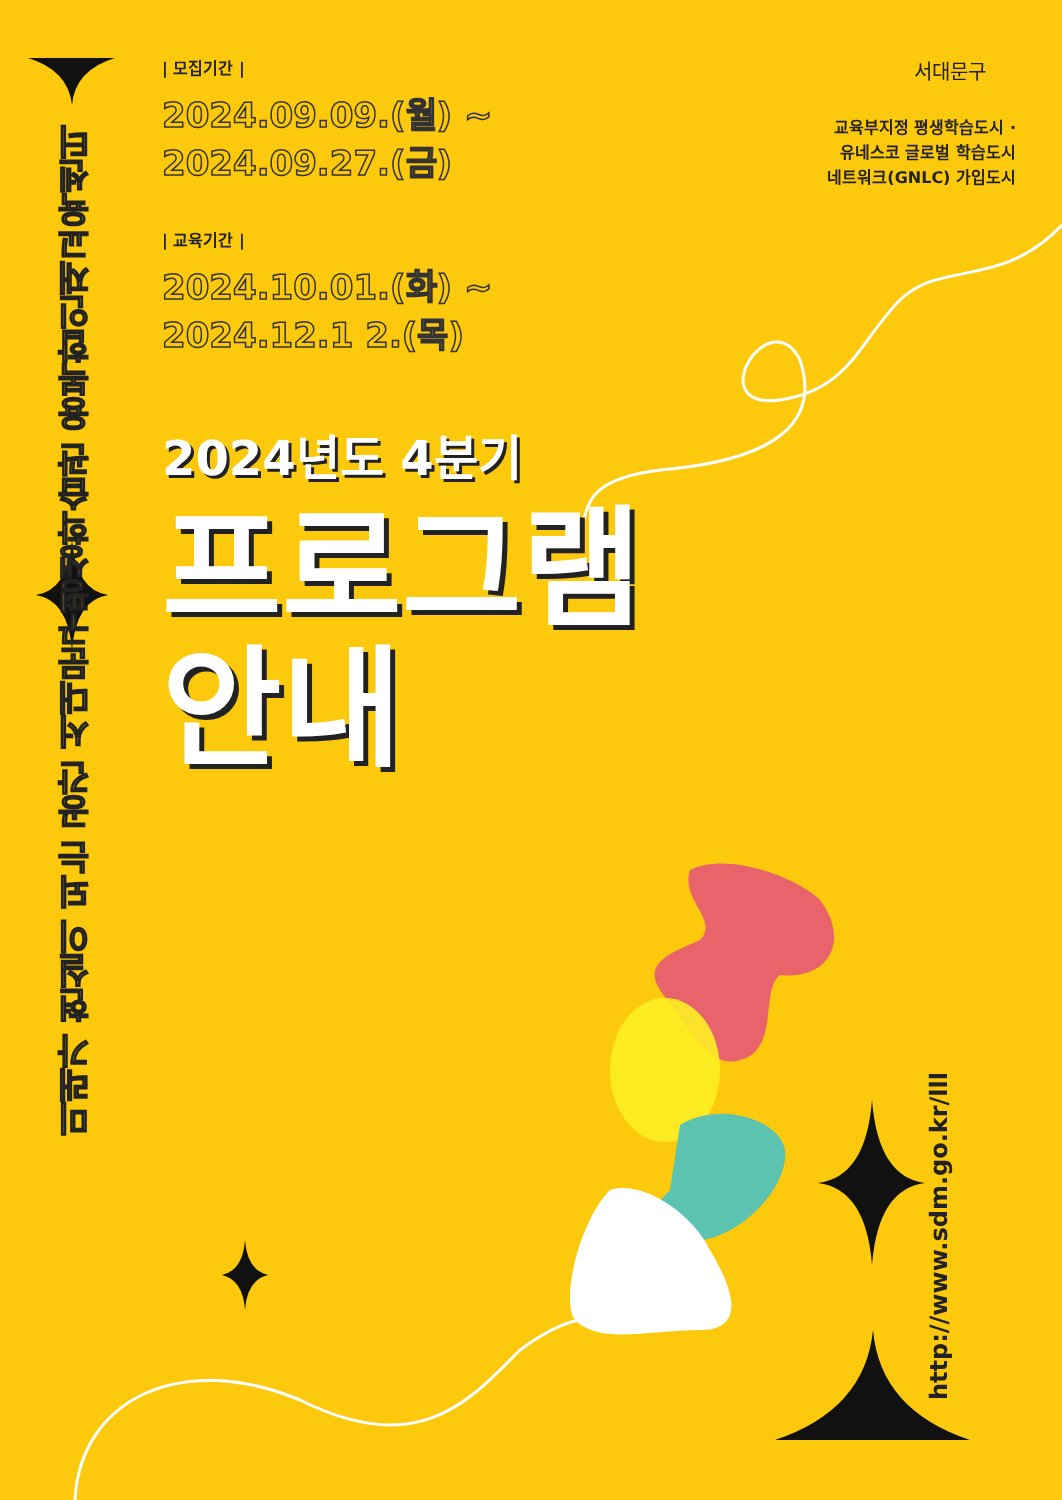미래가 현실이 되는 공간 서대문구평생학습관 융복합인재교육센터
| 모집기간 |
2024.09.09.(월) ~
2024.09.27.(금)
| 교육기간 |
2024.10.01.(화) ~
2024.12.1 2.(목)
2024년도 4분기
프로그램
안내
서대문구
교육부지정 평생학습도시 ·
유네스코 글로벌 학습도시
네트워크(GNLC) 가입도시
http://www.sdm.go.kr/lll